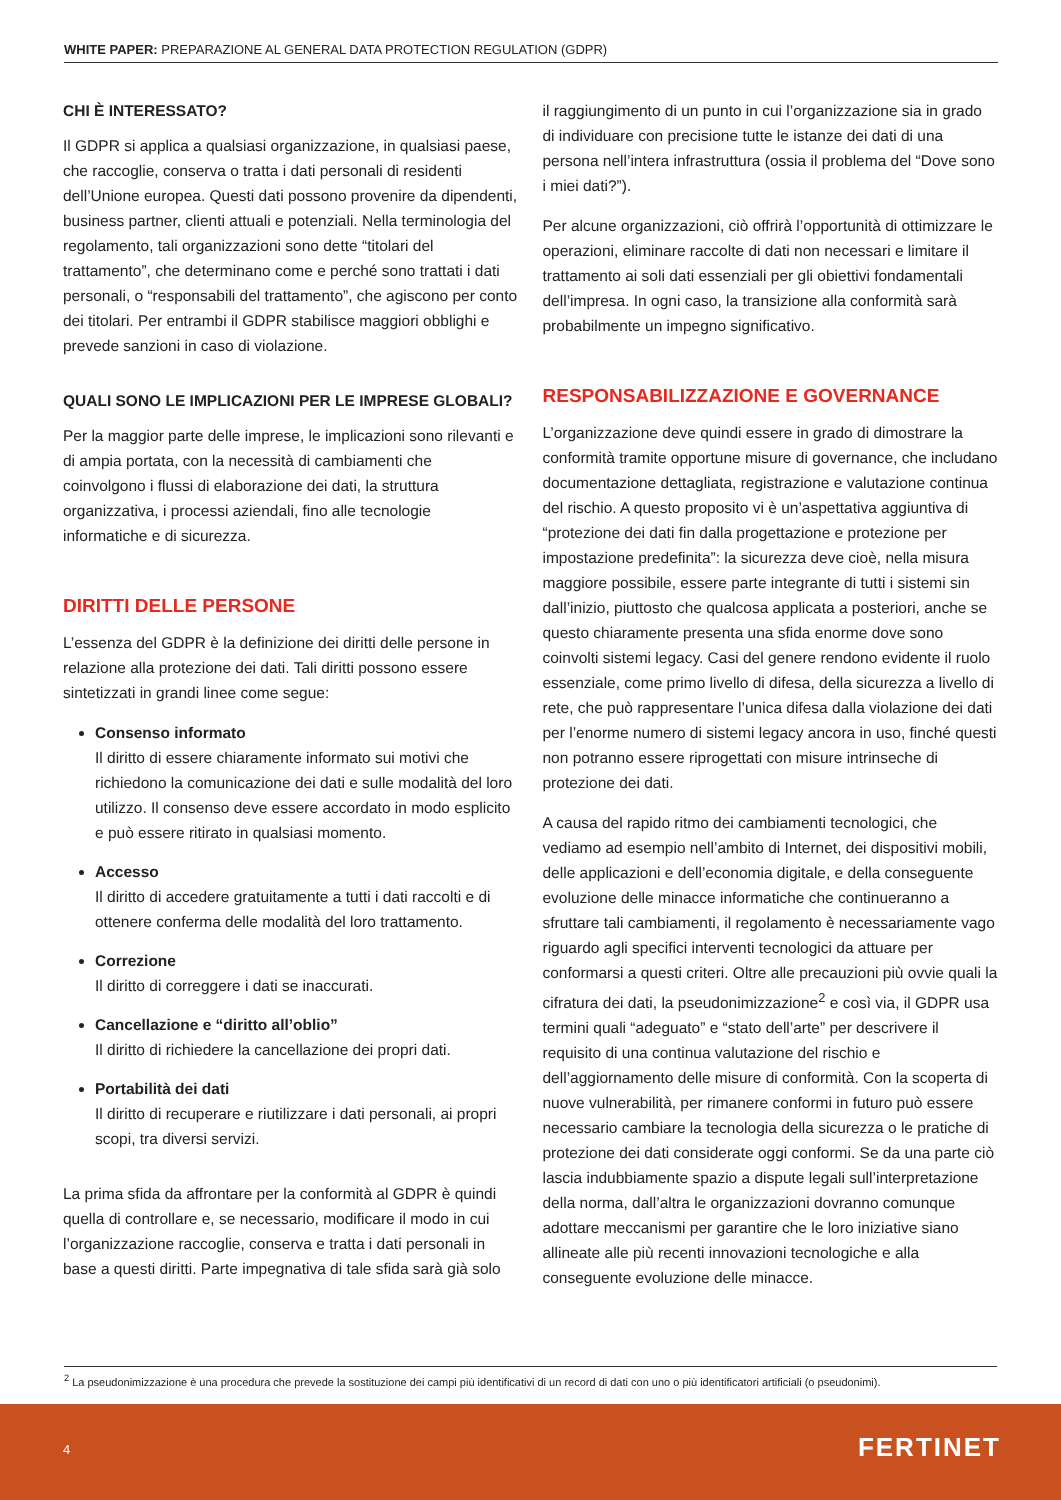WHITE PAPER: PREPARAZIONE AL GENERAL DATA PROTECTION REGULATION (GDPR)
CHI È INTERESSATO?
Il GDPR si applica a qualsiasi organizzazione, in qualsiasi paese, che raccoglie, conserva o tratta i dati personali di residenti dell’Unione europea. Questi dati possono provenire da dipendenti, business partner, clienti attuali e potenziali. Nella terminologia del regolamento, tali organizzazioni sono dette “titolari del trattamento”, che determinano come e perché sono trattati i dati personali, o “responsabili del trattamento”, che agiscono per conto dei titolari. Per entrambi il GDPR stabilisce maggiori obblighi e prevede sanzioni in caso di violazione.
QUALI SONO LE IMPLICAZIONI PER LE IMPRESE GLOBALI?
Per la maggior parte delle imprese, le implicazioni sono rilevanti e di ampia portata, con la necessità di cambiamenti che coinvolgono i flussi di elaborazione dei dati, la struttura organizzativa, i processi aziendali, fino alle tecnologie informatiche e di sicurezza.
DIRITTI DELLE PERSONE
L’essenza del GDPR è la definizione dei diritti delle persone in relazione alla protezione dei dati. Tali diritti possono essere sintetizzati in grandi linee come segue:
Consenso informato
Il diritto di essere chiaramente informato sui motivi che richiedono la comunicazione dei dati e sulle modalità del loro utilizzo. Il consenso deve essere accordato in modo esplicito e può essere ritirato in qualsiasi momento.
Accesso
Il diritto di accedere gratuitamente a tutti i dati raccolti e di ottenere conferma delle modalità del loro trattamento.
Correzione
Il diritto di correggere i dati se inaccurati.
Cancellazione e “diritto all’oblio”
Il diritto di richiedere la cancellazione dei propri dati.
Portabilità dei dati
Il diritto di recuperare e riutilizzare i dati personali, ai propri scopi, tra diversi servizi.
La prima sfida da affrontare per la conformità al GDPR è quindi quella di controllare e, se necessario, modificare il modo in cui l’organizzazione raccoglie, conserva e tratta i dati personali in base a questi diritti. Parte impegnativa di tale sfida sarà già solo
il raggiungimento di un punto in cui l’organizzazione sia in grado di individuare con precisione tutte le istanze dei dati di una persona nell’intera infrastruttura (ossia il problema del “Dove sono i miei dati?”).
Per alcune organizzazioni, ciò offrirà l’opportunità di ottimizzare le operazioni, eliminare raccolte di dati non necessari e limitare il trattamento ai soli dati essenziali per gli obiettivi fondamentali dell’impresa. In ogni caso, la transizione alla conformità sarà probabilmente un impegno significativo.
RESPONSABILIZZAZIONE E GOVERNANCE
L’organizzazione deve quindi essere in grado di dimostrare la conformità tramite opportune misure di governance, che includano documentazione dettagliata, registrazione e valutazione continua del rischio. A questo proposito vi è un’aspettativa aggiuntiva di “protezione dei dati fin dalla progettazione e protezione per impostazione predefinita”: la sicurezza deve cioè, nella misura maggiore possibile, essere parte integrante di tutti i sistemi sin dall’inizio, piuttosto che qualcosa applicata a posteriori, anche se questo chiaramente presenta una sfida enorme dove sono coinvolti sistemi legacy. Casi del genere rendono evidente il ruolo essenziale, come primo livello di difesa, della sicurezza a livello di rete, che può rappresentare l’unica difesa dalla violazione dei dati per l’enorme numero di sistemi legacy ancora in uso, finché questi non potranno essere riprogettati con misure intrinseche di protezione dei dati.
A causa del rapido ritmo dei cambiamenti tecnologici, che vediamo ad esempio nell’ambito di Internet, dei dispositivi mobili, delle applicazioni e dell’economia digitale, e della conseguente evoluzione delle minacce informatiche che continueranno a sfruttare tali cambiamenti, il regolamento è necessariamente vago riguardo agli specifici interventi tecnologici da attuare per conformarsi a questi criteri. Oltre alle precauzioni più ovvie quali la cifratura dei dati, la pseudonimizzazione<sup>2</sup> e così via, il GDPR usa termini quali “adeguato” e “stato dell’arte” per descrivere il requisito di una continua valutazione del rischio e dell’aggiornamento delle misure di conformità. Con la scoperta di nuove vulnerabilità, per rimanere conformi in futuro può essere necessario cambiare la tecnologia della sicurezza o le pratiche di protezione dei dati considerate oggi conformi. Se da una parte ciò lascia indubbiamente spazio a dispute legali sull’interpretazione della norma, dall’altra le organizzazioni dovranno comunque adottare meccanismi per garantire che le loro iniziative siano allineate alle più recenti innovazioni tecnologiche e alla conseguente evoluzione delle minacce.
<sup>2</sup> La pseudonimizzazione è una procedura che prevede la sostituzione dei campi più identificativi di un record di dati con uno o più identificatori artificiali (o pseudonimi).
4 FERTINET